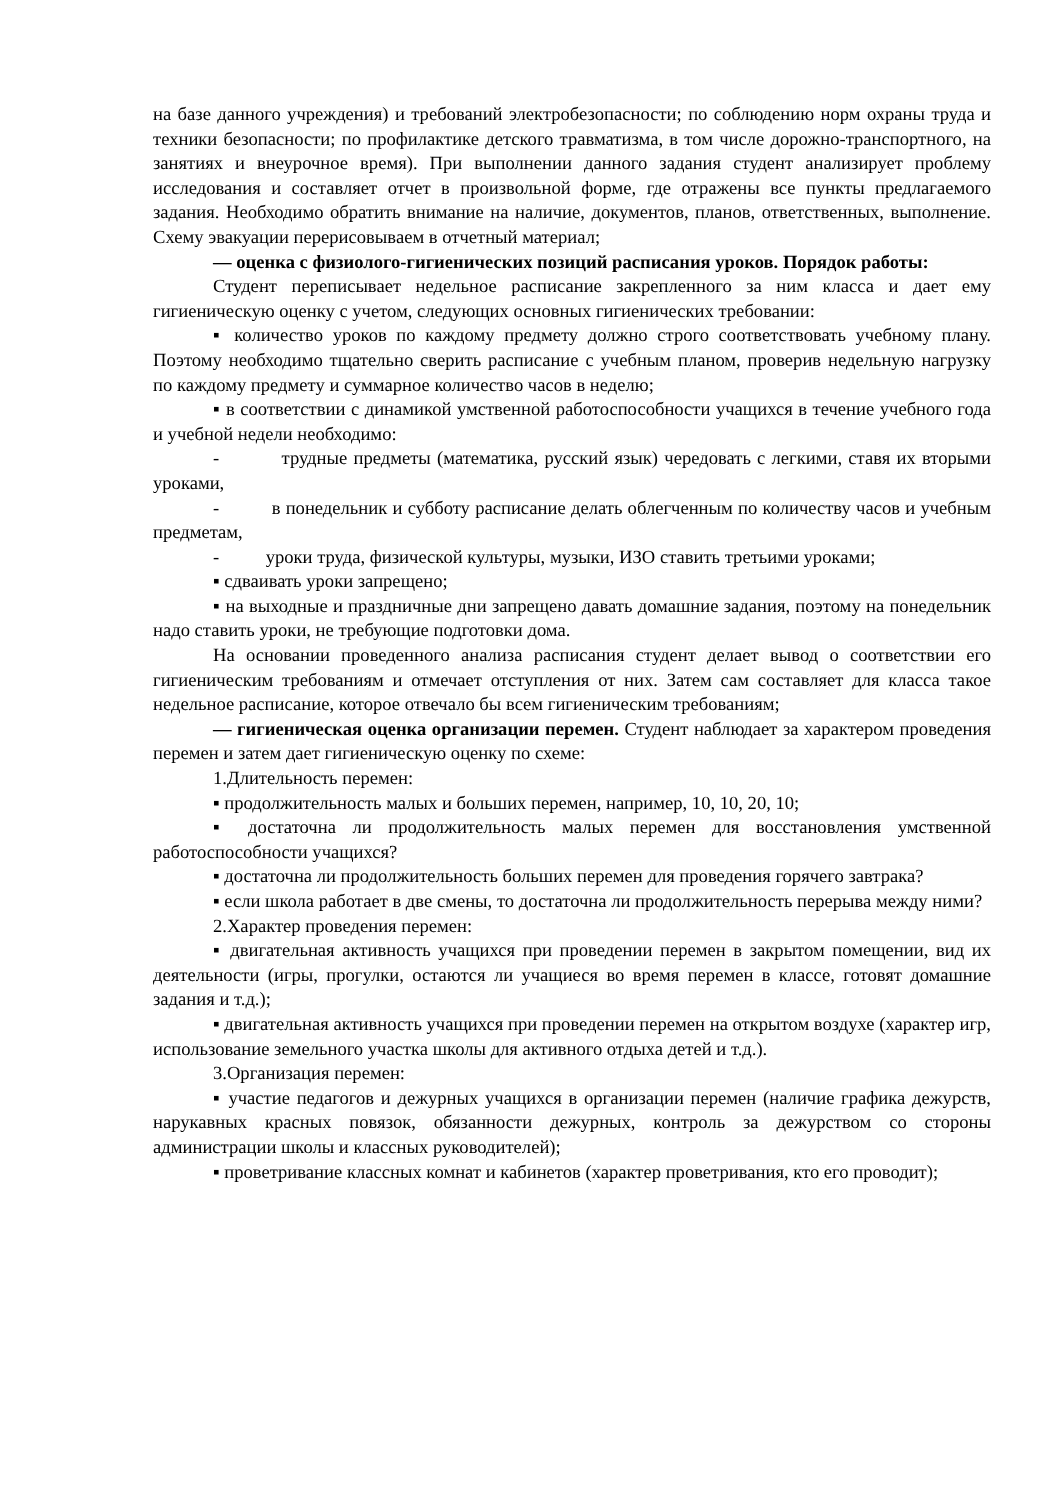на базе данного учреждения) и требований электробезопасности; по соблюдению норм охраны труда и техники безопасности; по профилактике детского травматизма, в том числе дорожно-транспортного, на занятиях и внеурочное время). При выполнении данного задания студент анализирует проблему исследования и составляет отчет в произвольной форме, где отражены все пункты предлагаемого задания. Необходимо обратить внимание на наличие, документов, планов, ответственных, выполнение. Схему эвакуации перерисовываем в отчетный материал;
— оценка с физиолого-гигиенических позиций расписания уроков. Порядок работы:
Студент переписывает недельное расписание закрепленного за ним класса и дает ему гигиеническую оценку с учетом, следующих основных гигиенических требовании:
▪ количество уроков по каждому предмету должно строго соответствовать учебному плану. Поэтому необходимо тщательно сверить расписание с учебным планом, проверив недельную нагрузку по каждому предмету и суммарное количество часов в неделю;
▪ в соответствии с динамикой умственной работоспособности учащихся в течение учебного года и учебной недели необходимо:
- трудные предметы (математика, русский язык) чередовать с легкими, ставя их вторыми уроками,
- в понедельник и субботу расписание делать облегченным по количеству часов и учебным предметам,
- уроки труда, физической культуры, музыки, ИЗО ставить третьими уроками;
▪ сдваивать уроки запрещено;
▪ на выходные и праздничные дни запрещено давать домашние задания, поэтому на понедельник надо ставить уроки, не требующие подготовки дома.
На основании проведенного анализа расписания студент делает вывод о соответствии его гигиеническим требованиям и отмечает отступления от них. Затем сам составляет для класса такое недельное расписание, которое отвечало бы всем гигиеническим требованиям;
— гигиеническая оценка организации перемен. Студент наблюдает за характером проведения перемен и затем дает гигиеническую оценку по схеме:
1.Длительность перемен:
▪ продолжительность малых и больших перемен, например, 10, 10, 20, 10;
▪ достаточна ли продолжительность малых перемен для восстановления умственной работоспособности учащихся?
▪ достаточна ли продолжительность больших перемен для проведения горячего завтрака?
▪ если школа работает в две смены, то достаточна ли продолжительность перерыва между ними?
2.Характер проведения перемен:
▪ двигательная активность учащихся при проведении перемен в закрытом помещении, вид их деятельности (игры, прогулки, остаются ли учащиеся во время перемен в классе, готовят домашние задания и т.д.);
▪ двигательная активность учащихся при проведении перемен на открытом воздухе (характер игр, использование земельного участка школы для активного отдыха детей и т.д.).
3.Организация перемен:
▪ участие педагогов и дежурных учащихся в организации перемен (наличие графика дежурств, нарукавных красных повязок, обязанности дежурных, контроль за дежурством со стороны администрации школы и классных руководителей);
▪ проветривание классных комнат и кабинетов (характер проветривания, кто его проводит);